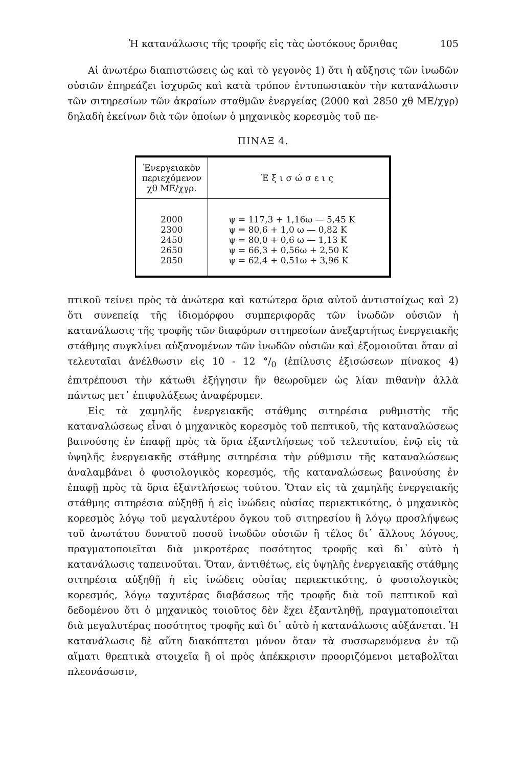Ἡ κατανάλωσις τῆς τροφῆς εἰς τὰς ὠοτόκους ὄρνιθας 105
Αἱ ἀνωτέρω διαπιστώσεις ὡς καὶ τὸ γεγονὸς 1) ὅτι ἡ αὔξησις τῶν ἰνωδῶν οὐσιῶν ἐπηρεάζει ἰσχυρῶς καὶ κατὰ τρόπον ἐντυπωσιακὸν τὴν κατανάλωσιν τῶν σιτηρεσίων τῶν ἀκραίων σταθμῶν ἐνεργείας (2000 καὶ 2850 χθ ΜΕ/χγρ) δηλαδὴ ἐκείνων διὰ τῶν ὁποίων ὁ μηχανικὸς κορεσμὸς τοῦ πε-
ΠΙΝΑΞ 4.
| Ἐνεργειακὸν περιεχόμενον χθ ΜΕ/χγρ. | Ἐξισώσεις |
| --- | --- |
| 2000 2300 2450 2650 2850 | ψ = 117,3 + 1,16ω — 5,45 Κ ψ = 80,6 + 1,0 ω — 0,82 Κ ψ = 80,0 + 0,6 ω — 1,13 Κ ψ = 66,3 + 0,56ω + 2,50 Κ ψ = 62,4 + 0,51ω + 3,96 Κ |
πτικοῦ τείνει πρὸς τὰ ἀνώτερα καὶ κατώτερα ὅρια αὐτοῦ ἀντιστοίχως καὶ 2) ὅτι συνεπείᾳ τῆς ἰδιομόρφου συμπεριφορᾶς τῶν ἰνωδῶν οὐσιῶν ἡ κατανάλωσις τῆς τροφῆς τῶν διαφόρων σιτηρεσίων ἀνεξαρτήτως ἐνεργειακῆς στάθμης συγκλίνει αὐξανομένων τῶν ἰνωδῶν οὐσιῶν καὶ ἐξομοιοῦται ὅταν αἱ τελευταῖαι ἀνέλθωσιν εἰς 10 - 12 °/<sub>0</sub> (ἐπίλυσις ἐξισώσεων πίνακος 4) ἐπιτρέπουσι τὴν κάτωθι ἐξήγησιν ἣν θεωροῦμεν ὡς λίαν πιθανὴν ἀλλὰ πάντως μετ᾽ ἐπιφυλάξεως ἀναφέρομεν.
Εἰς τὰ χαμηλῆς ἐνεργειακῆς στάθμης σιτηρέσια ρυθμιστὴς τῆς καταναλώσεως εἶναι ὁ μηχανικὸς κορεσμὸς τοῦ πεπτικοῦ, τῆς καταναλώσεως βαινούσης ἐν ἐπαφῇ πρὸς τὰ ὅρια ἐξαντλήσεως τοῦ τελευταίου, ἐνῷ εἰς τὰ ὑψηλῆς ἐνεργειακῆς στάθμης σιτηρέσια τὴν ρύθμισιν τῆς καταναλώσεως ἀναλαμβάνει ὁ φυσιολογικὸς κορεσμός, τῆς καταναλώσεως βαινούσης ἐν ἐπαφῇ πρὸς τὰ ὅρια ἐξαντλήσεως τούτου. Ὅταν εἰς τὰ χαμηλῆς ἐνεργειακῆς στάθμης σιτηρέσια αὐξηθῇ ἡ εἰς ἰνώδεις οὐσίας περιεκτικότης, ὁ μηχανικὸς κορεσμὸς λόγῳ τοῦ μεγαλυτέρου ὄγκου τοῦ σιτηρεσίου ἢ λόγῳ προσλήψεως τοῦ ἀνωτάτου δυνατοῦ ποσοῦ ἰνωδῶν οὐσιῶν ἢ τέλος δι᾽ ἄλλους λόγους, πραγματοποιεῖται διὰ μικροτέρας ποσότητος τροφῆς καὶ δι᾽ αὐτὸ ἡ κατανάλωσις ταπεινοῦται. Ὅταν, ἀντιθέτως, εἰς ὑψηλῆς ἐνεργειακῆς στάθμης σιτηρέσια αὐξηθῇ ἡ εἰς ἰνώδεις οὐσίας περιεκτικότης, ὁ φυσιολογικὸς κορεσμός, λόγῳ ταχυτέρας διαβάσεως τῆς τροφῆς διὰ τοῦ πεπτικοῦ καὶ δεδομένου ὅτι ὁ μηχανικὸς τοιοῦτος δὲν ἔχει ἐξαντληθῇ, πραγματοποιεῖται διὰ μεγαλυτέρας ποσότητος τροφῆς καὶ δι᾽ αὐτὸ ἡ κατανάλωσις αὐξάνεται. Ἡ κατανάλωσις δὲ αὕτη διακόπτεται μόνον ὅταν τὰ συσσωρευόμενα ἐν τῷ αἵματι θρεπτικὰ στοιχεῖα ἢ οἱ πρὸς ἀπέκκρισιν προοριζόμενοι μεταβολῖται πλεονάσωσιν,